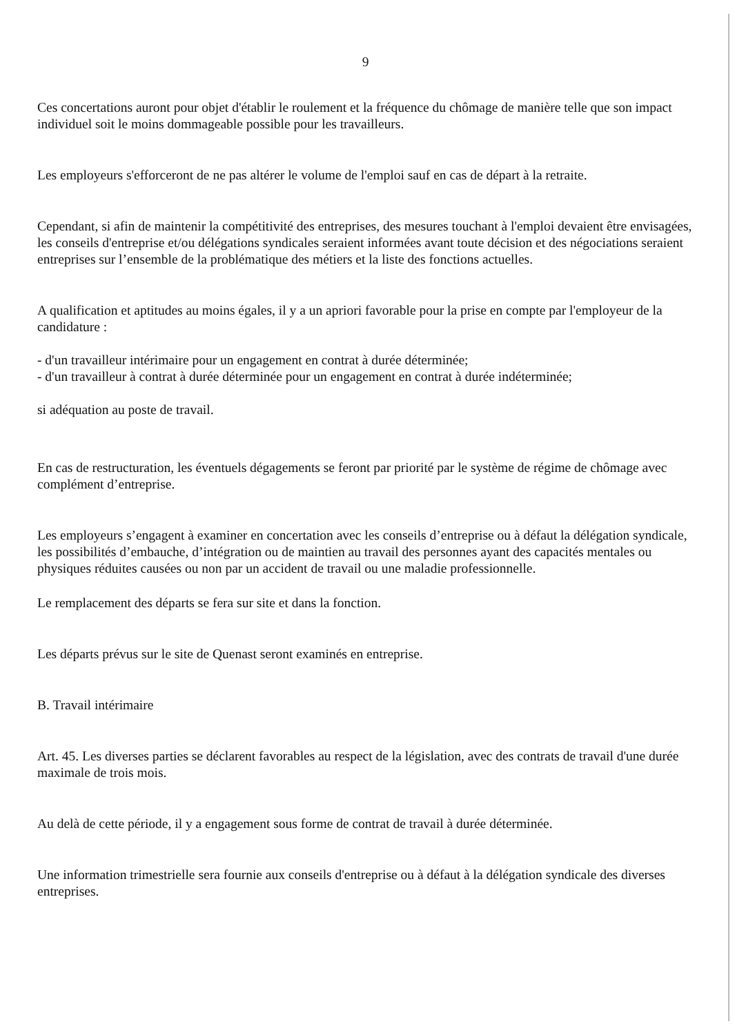9
Ces concertations auront pour objet d'établir le roulement et la fréquence du chômage de manière telle que son impact individuel soit le moins dommageable possible pour les travailleurs.
Les employeurs s'efforceront de ne pas altérer le volume de l'emploi sauf en cas de départ à la retraite.
Cependant, si afin de maintenir la compétitivité des entreprises, des mesures touchant à l'emploi devaient être envisagées, les conseils d'entreprise et/ou délégations syndicales seraient informées avant toute décision et des négociations seraient entreprises sur l’ensemble de la problématique des métiers et la liste des fonctions actuelles.
A qualification et aptitudes au moins égales, il y a un apriori favorable pour la prise en compte par l'employeur de la candidature :
- d'un travailleur intérimaire pour un engagement en contrat à durée déterminée;
- d'un travailleur à contrat à durée déterminée pour un engagement en contrat à durée indéterminée;
si adéquation au poste de travail.
En cas de restructuration, les éventuels dégagements se feront par priorité par le système de régime de chômage avec complément d’entreprise.
Les employeurs s’engagent à examiner en concertation avec les conseils d’entreprise ou à défaut la délégation syndicale, les possibilités d’embauche, d’intégration ou de maintien au travail des personnes ayant des capacités mentales ou physiques réduites causées ou non par un accident de travail ou une maladie professionnelle.
Le remplacement des départs se fera sur site et dans la fonction.
Les départs prévus sur le site de Quenast seront examinés en entreprise.
B. Travail intérimaire
Art. 45. Les diverses parties se déclarent favorables au respect de la législation, avec des contrats de travail d'une durée maximale de trois mois.
Au delà de cette période, il y a engagement sous forme de contrat de travail à durée déterminée.
Une information trimestrielle sera fournie aux conseils d'entreprise ou à défaut à la délégation syndicale des diverses entreprises.